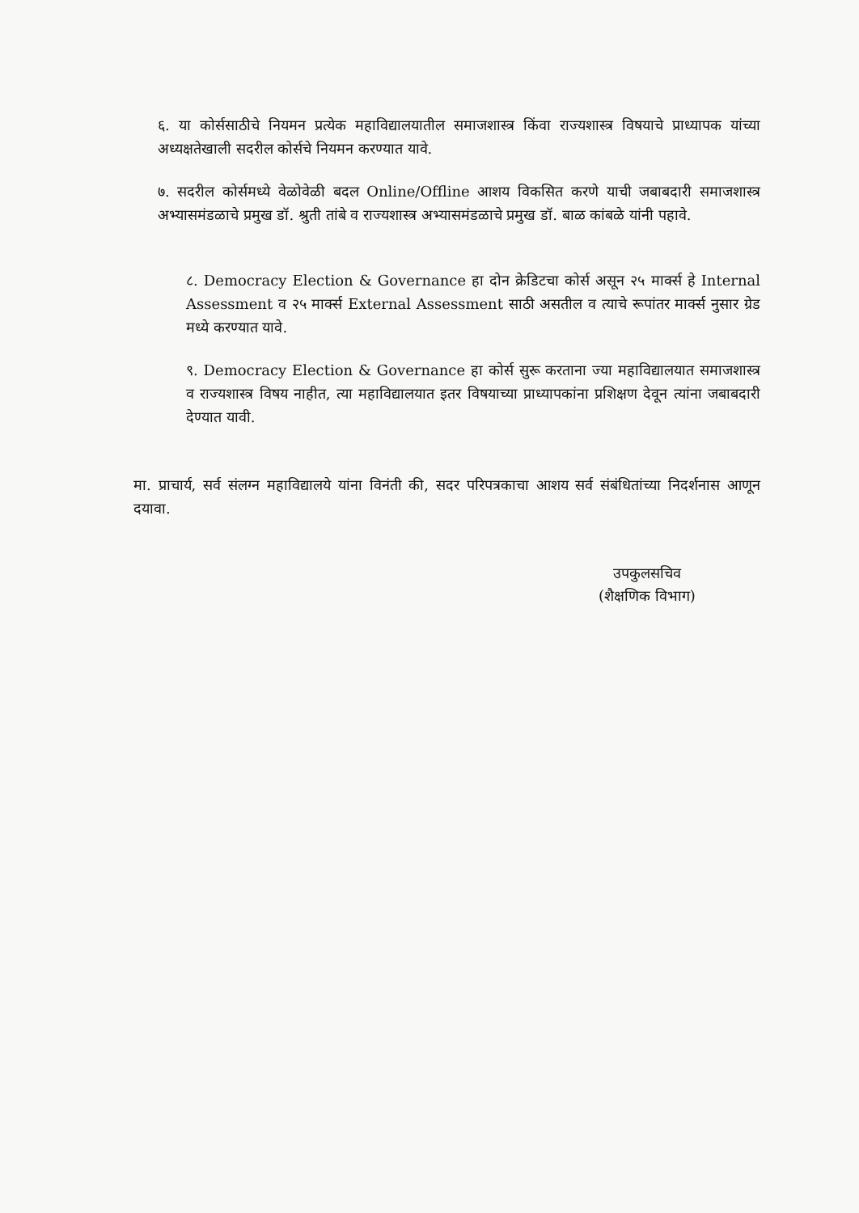६. या कोर्ससाठीचे नियमन प्रत्येक महाविद्यालयातील समाजशास्त्र किंवा राज्यशास्त्र विषयाचे प्राध्यापक यांच्या अध्यक्षतेखाली सदरील कोर्सचे नियमन करण्यात यावे.
७. सदरील कोर्समध्ये वेळोवेळी बदल Online/Offline आशय विकसित करणे याची जबाबदारी समाजशास्त्र अभ्यासमंडळाचे प्रमुख डॉ. श्रुती तांबे व राज्यशास्त्र अभ्यासमंडळाचे प्रमुख डॉ. बाळ कांबळे यांनी पहावे.
८. Democracy Election & Governance हा दोन क्रेडिटचा कोर्स असून २५ मार्क्स हे Internal Assessment व २५ मार्क्स External Assessment साठी असतील व त्याचे रूपांतर मार्क्स नुसार ग्रेड मध्ये करण्यात यावे.
९. Democracy Election & Governance हा कोर्स सुरू करताना ज्या महाविद्यालयात समाजशास्त्र व राज्यशास्त्र विषय नाहीत, त्या महाविद्यालयात इतर विषयाच्या प्राध्यापकांना प्रशिक्षण देवून त्यांना जबाबदारी देण्यात यावी.
मा. प्राचार्य, सर्व संलग्न महाविद्यालये यांना विनंती की, सदर परिपत्रकाचा आशय सर्व संबंधितांच्या निदर्शनास आणून दयावा.
उपकुलसचिव
(शैक्षणिक विभाग)